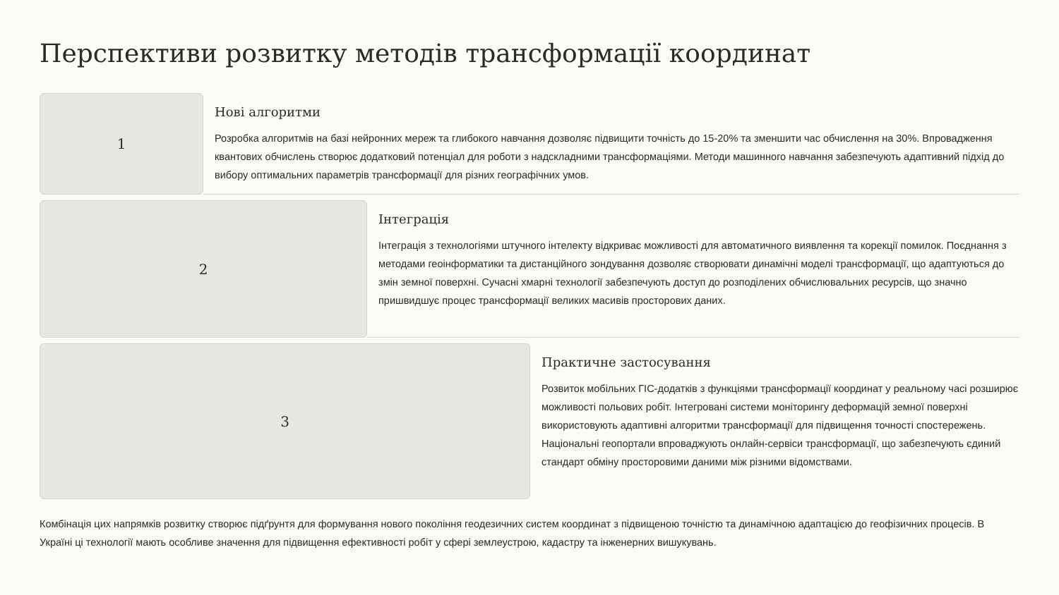Перспективи розвитку методів трансформації координат
1
Нові алгоритми
Розробка алгоритмів на базі нейронних мереж та глибокого навчання дозволяє підвищити точність до 15-20% та зменшити час обчислення на 30%. Впровадження квантових обчислень створює додатковий потенціал для роботи з надскладними трансформаціями. Методи машинного навчання забезпечують адаптивний підхід до вибору оптимальних параметрів трансформації для різних географічних умов.
2
Інтеграція
Інтеграція з технологіями штучного інтелекту відкриває можливості для автоматичного виявлення та корекції помилок. Поєднання з методами геоінформатики та дистанційного зондування дозволяє створювати динамічні моделі трансформації, що адаптуються до змін земної поверхні. Сучасні хмарні технології забезпечують доступ до розподілених обчислювальних ресурсів, що значно пришвидшує процес трансформації великих масивів просторових даних.
3
Практичне застосування
Розвиток мобільних ГІС-додатків з функціями трансформації координат у реальному часі розширює можливості польових робіт. Інтегровані системи моніторингу деформацій земної поверхні використовують адаптивні алгоритми трансформації для підвищення точності спостережень. Національні геопортали впроваджують онлайн-сервіси трансформації, що забезпечують єдиний стандарт обміну просторовими даними між різними відомствами.
Комбінація цих напрямків розвитку створює підґрунтя для формування нового покоління геодезичних систем координат з підвищеною точністю та динамічною адаптацією до геофізичних процесів. В Україні ці технології мають особливе значення для підвищення ефективності робіт у сфері землеустрою, кадастру та інженерних вишукувань.